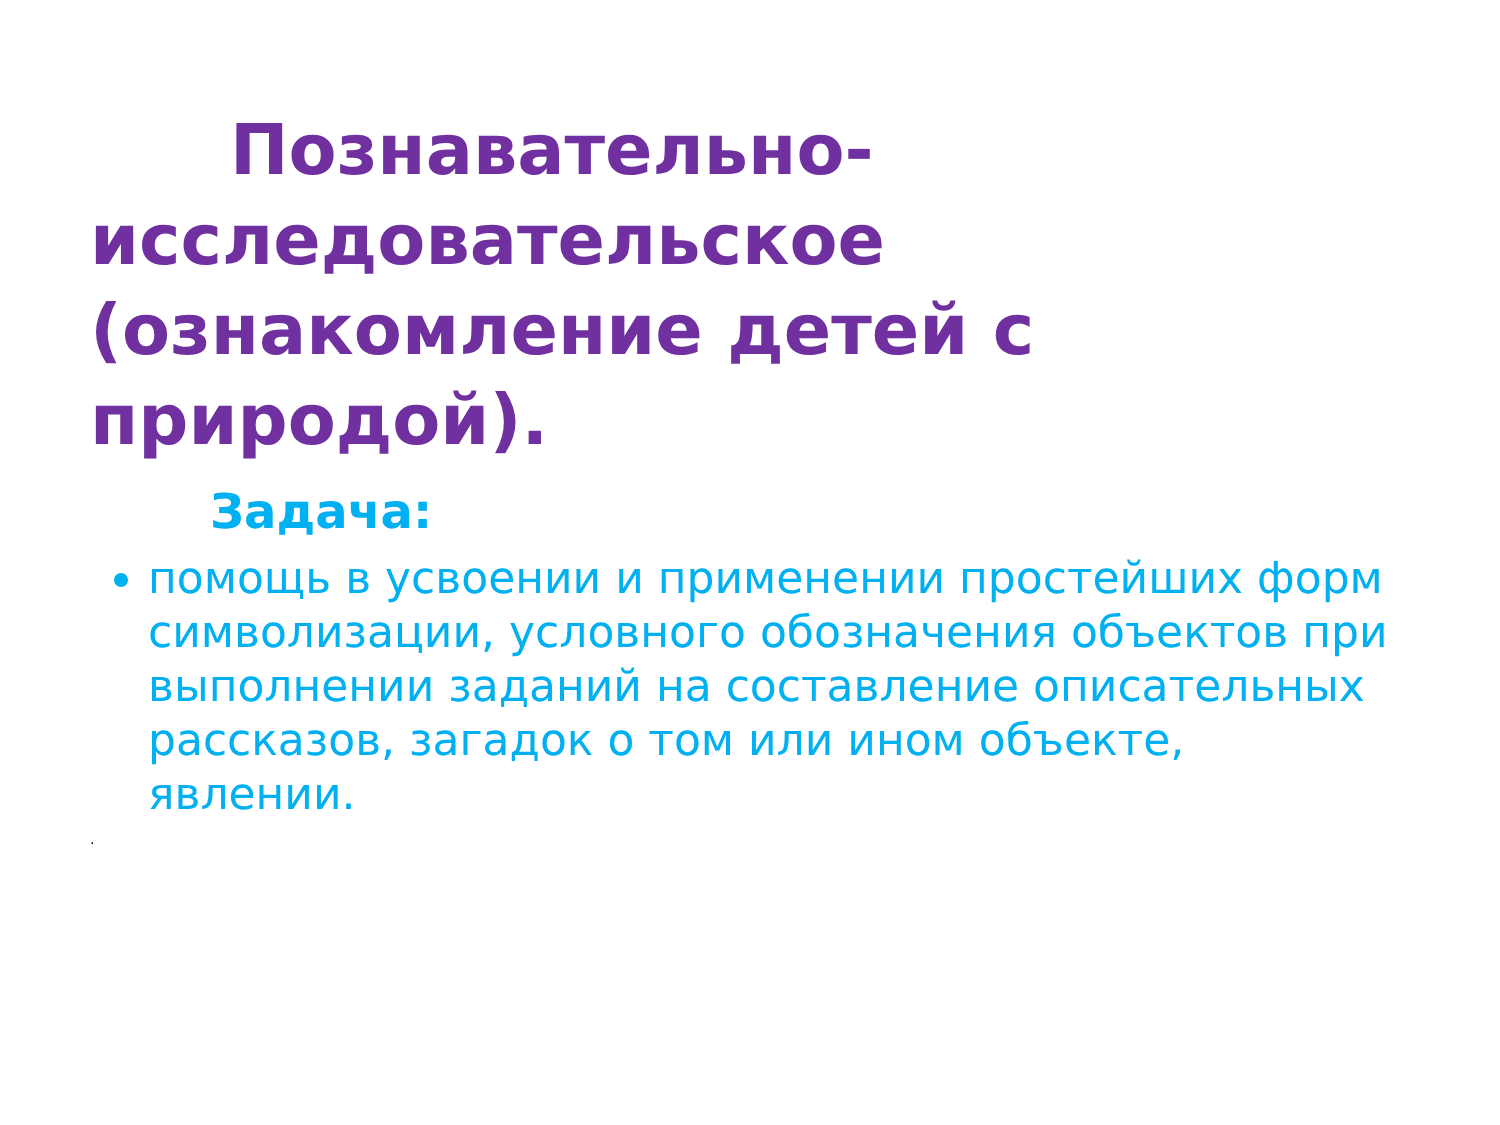Познавательно-
исследовательское (ознакомление детей с природой).
Задача:
помощь в усвоении и применении простейших форм символизации, условного обозначения объектов при выполнении заданий на составление описательных рассказов, загадок о том или ином объекте, явлении.
.